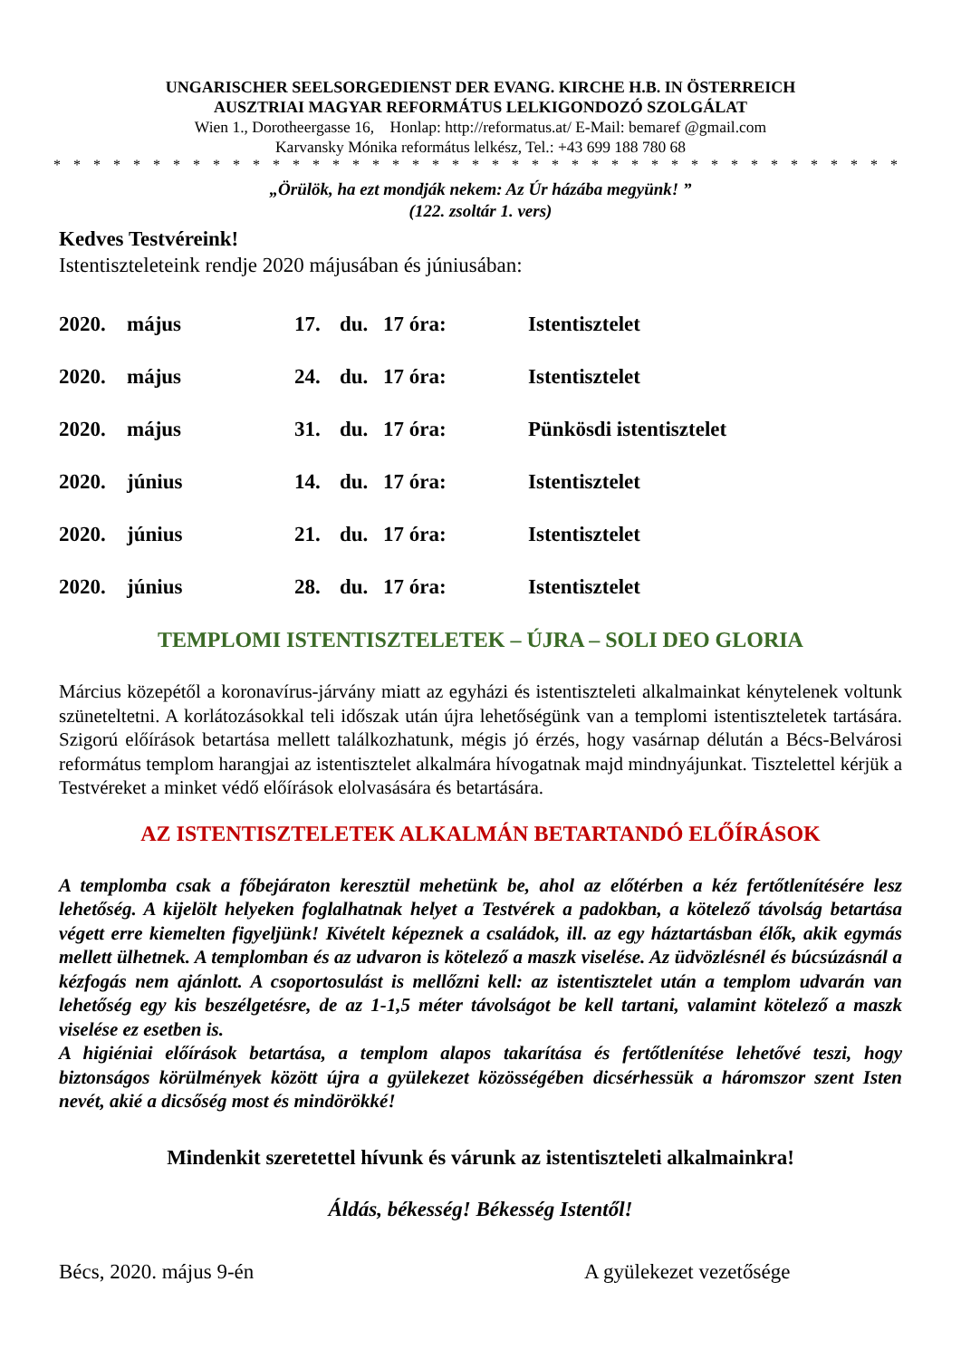UNGARISCHER SEELSORGEDIENST DER EVANG. KIRCHE H.B. IN ÖSTERREICH
AUSZTRIAI MAGYAR REFORMÁTUS LELKIGONDOZÓ SZOLGÁLAT
Wien 1., Dorotheergasse 16, Honlap: http://reformatus.at/ E-Mail: bemaref @gmail.com
Karvansky Mónika református lelkész, Tel.: +43 699 188 780 68
* * * * * * * * * * * * * * * * * * * * * * * * * * * * * * * * * * * * * * * * * * * * * * * * * * * * * * * * * * * * * * * *
„Örülök, ha ezt mondják nekem: Az Úr házába megyünk! ”
(122. zsoltár 1. vers)
Kedves Testvéreink!
Istentiszteleteink rendje 2020 májusában és júniusában:
| 2020. | május | 17. | du. | 17 óra: | Istentisztelet |
| 2020. | május | 24. | du. | 17 óra: | Istentisztelet |
| 2020. | május | 31. | du. | 17 óra: | Pünkösdi istentisztelet |
| 2020. | június | 14. | du. | 17 óra: | Istentisztelet |
| 2020. | június | 21. | du. | 17 óra: | Istentisztelet |
| 2020. | június | 28. | du. | 17 óra: | Istentisztelet |
TEMPLOMI ISTENTISZTELETEK – ÚJRA – SOLI DEO GLORIA
Március közepétől a koronavírus-járvány miatt az egyházi és istentiszteleti alkalmainkat kénytelenek voltunk szüneteltetni. A korlátozásokkal teli időszak után újra lehetőségünk van a templomi istentiszteletek tartására. Szigorú előírások betartása mellett találkozhatunk, mégis jó érzés, hogy vasárnap délután a Bécs-Belvárosi református templom harangjai az istentisztelet alkalmára hívogatnak majd mindnyájunkat. Tisztelettel kérjük a Testvéreket a minket védő előírások elolvasására és betartására.
AZ ISTENTISZTELETEK ALKALMÁN BETARTANDÓ ELŐÍRÁSOK
A templomba csak a főbejáraton keresztül mehetünk be, ahol az előtérben a kéz fertőtlenítésére lesz lehetőség. A kijelölt helyeken foglalhatnak helyet a Testvérek a padokban, a kötelező távolság betartása végett erre kiemelten figyeljünk! Kivételt képeznek a családok, ill. az egy háztartásban élők, akik egymás mellett ülhetnek. A templomban és az udvaron is kötelező a maszk viselése. Az üdvözlésnél és búcsúzásnál a kézfogás nem ajánlott. A csoportosulást is mellőzni kell: az istentisztelet után a templom udvarán van lehetőség egy kis beszélgetésre, de az 1-1,5 méter távolságot be kell tartani, valamint kötelező a maszk viselése ez esetben is.
A higiéniai előírások betartása, a templom alapos takarítása és fertőtlenítése lehetővé teszi, hogy biztonságos körülmények között újra a gyülekezet közösségében dicsérhessük a háromszor szent Isten nevét, akié a dicsőség most és mindörökké!
Mindenkit szeretettel hívunk és várunk az istentiszteleti alkalmainkra!
Áldás, békesség! Békesség Istentől!
Bécs, 2020. május 9-én A gyülekezet vezetősége